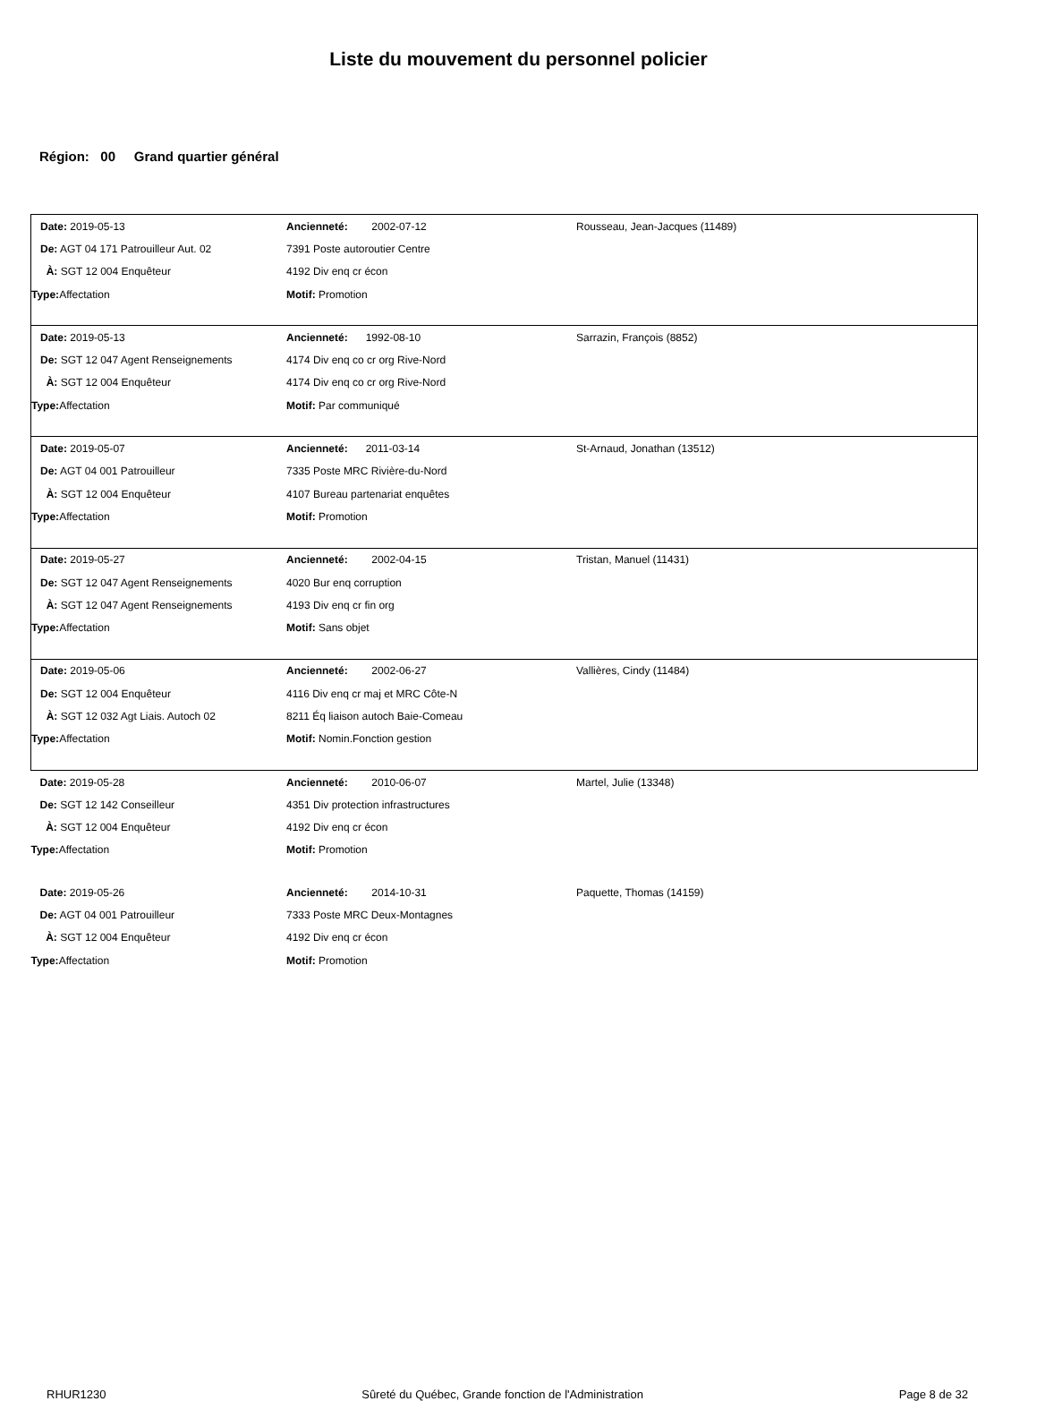Liste du mouvement du personnel policier
Région: 00 Grand quartier général
| Date: 2019-05-13 | Ancienneté: 2002-07-12 | Rousseau, Jean-Jacques (11489) |
| De: AGT 04 171 Patrouilleur Aut. 02 | 7391 Poste autoroutier Centre | |
| À: SGT 12 004 Enquêteur | 4192 Div enq cr écon | |
| Type: Affectation | Motif: Promotion | |
| Date: 2019-05-13 | Ancienneté: 1992-08-10 | Sarrazin, François (8852) |
| De: SGT 12 047 Agent Renseignements | 4174 Div enq co cr org Rive-Nord | |
| À: SGT 12 004 Enquêteur | 4174 Div enq co cr org Rive-Nord | |
| Type: Affectation | Motif: Par communiqué | |
| Date: 2019-05-07 | Ancienneté: 2011-03-14 | St-Arnaud, Jonathan (13512) |
| De: AGT 04 001 Patrouilleur | 7335 Poste MRC Rivière-du-Nord | |
| À: SGT 12 004 Enquêteur | 4107 Bureau partenariat enquêtes | |
| Type: Affectation | Motif: Promotion | |
| Date: 2019-05-27 | Ancienneté: 2002-04-15 | Tristan, Manuel (11431) |
| De: SGT 12 047 Agent Renseignements | 4020 Bur enq corruption | |
| À: SGT 12 047 Agent Renseignements | 4193 Div enq cr fin org | |
| Type: Affectation | Motif: Sans objet | |
| Date: 2019-05-06 | Ancienneté: 2002-06-27 | Vallières, Cindy (11484) |
| De: SGT 12 004 Enquêteur | 4116 Div enq cr maj et MRC Côte-N | |
| À: SGT 12 032 Agt Liais. Autoch 02 | 8211 Éq liaison autoch Baie-Comeau | |
| Type: Affectation | Motif: Nomin.Fonction gestion | |
| Date: 2019-05-28 | Ancienneté: 2010-06-07 | Martel, Julie (13348) |
| De: SGT 12 142 Conseilleur | 4351 Div protection infrastructures | |
| À: SGT 12 004 Enquêteur | 4192 Div enq cr écon | |
| Type: Affectation | Motif: Promotion | |
| Date: 2019-05-26 | Ancienneté: 2014-10-31 | Paquette, Thomas (14159) |
| De: AGT 04 001 Patrouilleur | 7333 Poste MRC Deux-Montagnes | |
| À: SGT 12 004 Enquêteur | 4192 Div enq cr écon | |
| Type: Affectation | Motif: Promotion | |
RHUR1230 Sûreté du Québec, Grande fonction de l'Administration Page 8 de 32